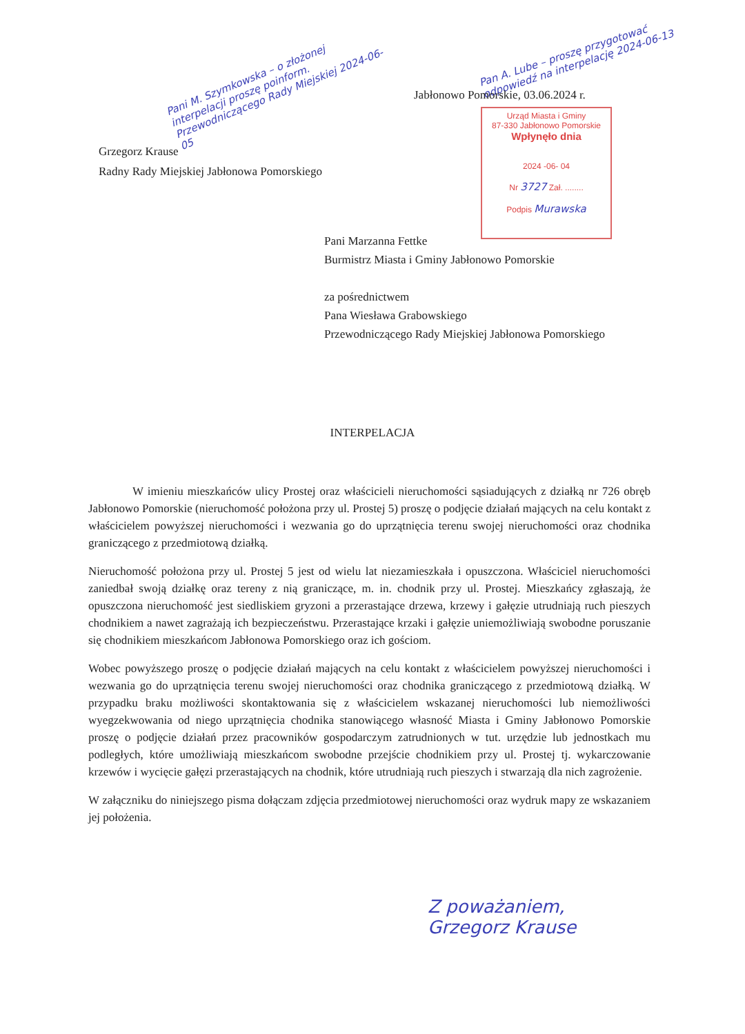Pani M. Szymkowska – o złożonej interpelacji proszę poinform. Przewodniczącego Rady Miejskiej 2024-06-05
Pan A. Lube – proszę przygotować odpowiedź na interpelację 2024-06-13
Jabłonowo Pomorskie, 03.06.2024 r.
Urząd Miasta i Gminy
87-330 Jabłonowo Pomorskie
Wpłynęło dnia
2024 -06- 04
Nr 3727 Zał. ........
Podpis Murawska
Grzegorz Krause
Radny Rady Miejskiej Jabłonowa Pomorskiego
Pani Marzanna Fettke
Burmistrz Miasta i Gminy Jabłonowo Pomorskie
za pośrednictwem
Pana Wiesława Grabowskiego
Przewodniczącego Rady Miejskiej Jabłonowa Pomorskiego
INTERPELACJA
W imieniu mieszkańców ulicy Prostej oraz właścicieli nieruchomości sąsiadujących z działką nr 726 obręb Jabłonowo Pomorskie (nieruchomość położona przy ul. Prostej 5) proszę o podjęcie działań mających na celu kontakt z właścicielem powyższej nieruchomości i wezwania go do uprzątnięcia terenu swojej nieruchomości oraz chodnika graniczącego z przedmiotową działką.
Nieruchomość położona przy ul. Prostej 5 jest od wielu lat niezamieszkała i opuszczona. Właściciel nieruchomości zaniedbał swoją działkę oraz tereny z nią graniczące, m. in. chodnik przy ul. Prostej. Mieszkańcy zgłaszają, że opuszczona nieruchomość jest siedliskiem gryzoni a przerastające drzewa, krzewy i gałęzie utrudniają ruch pieszych chodnikiem a nawet zagrażają ich bezpieczeństwu. Przerastające krzaki i gałęzie uniemożliwiają swobodne poruszanie się chodnikiem mieszkańcom Jabłonowa Pomorskiego oraz ich gościom.
Wobec powyższego proszę o podjęcie działań mających na celu kontakt z właścicielem powyższej nieruchomości i wezwania go do uprzątnięcia terenu swojej nieruchomości oraz chodnika graniczącego z przedmiotową działką. W przypadku braku możliwości skontaktowania się z właścicielem wskazanej nieruchomości lub niemożliwości wyegzekwowania od niego uprzątnięcia chodnika stanowiącego własność Miasta i Gminy Jabłonowo Pomorskie proszę o podjęcie działań przez pracowników gospodarczym zatrudnionych w tut. urzędzie lub jednostkach mu podległych, które umożliwiają mieszkańcom swobodne przejście chodnikiem przy ul. Prostej tj. wykarczowanie krzewów i wycięcie gałęzi przerastających na chodnik, które utrudniają ruch pieszych i stwarzają dla nich zagrożenie.
W załączniku do niniejszego pisma dołączam zdjęcia przedmiotowej nieruchomości oraz wydruk mapy ze wskazaniem jej położenia.
Z poważaniem,
Grzegorz Krause